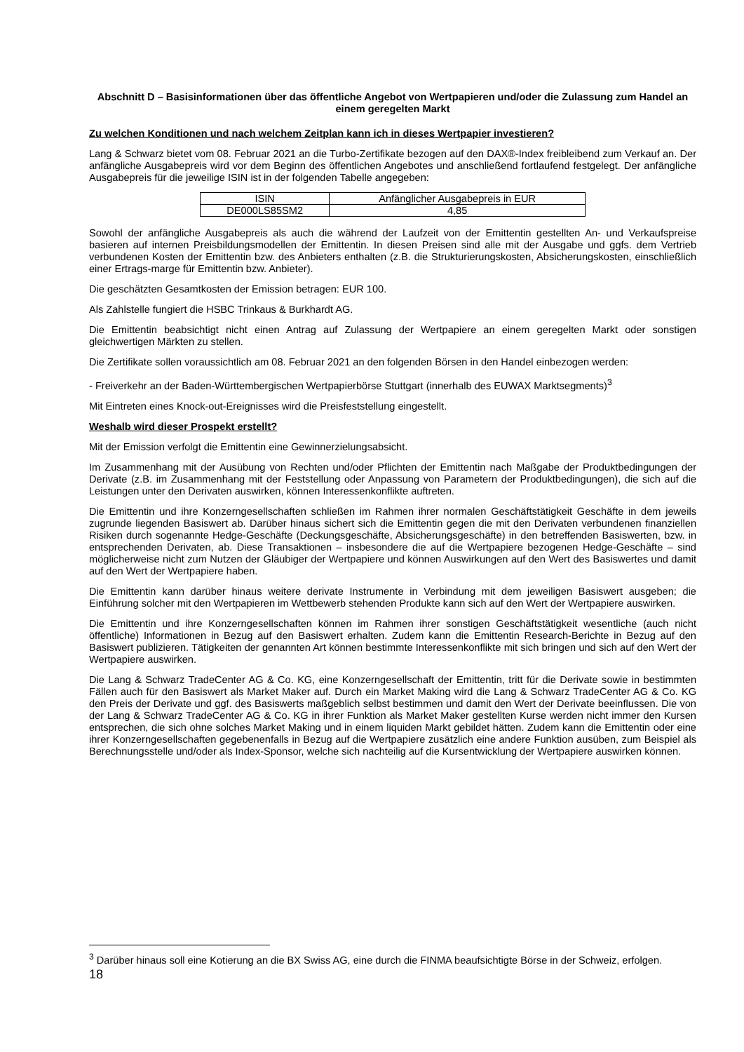Abschnitt D – Basisinformationen über das öffentliche Angebot von Wertpapieren und/oder die Zulassung zum Handel an einem geregelten Markt
Zu welchen Konditionen und nach welchem Zeitplan kann ich in dieses Wertpapier investieren?
Lang & Schwarz bietet vom 08. Februar 2021 an die Turbo-Zertifikate bezogen auf den DAX®-Index freibleibend zum Verkauf an. Der anfängliche Ausgabepreis wird vor dem Beginn des öffentlichen Angebotes und anschließend fortlaufend festgelegt. Der anfängliche Ausgabepreis für die jeweilige ISIN ist in der folgenden Tabelle angegeben:
| ISIN | Anfänglicher Ausgabepreis in EUR |
| DE000LS85SM2 | 4,85 |
Sowohl der anfängliche Ausgabepreis als auch die während der Laufzeit von der Emittentin gestellten An- und Verkaufspreise basieren auf internen Preisbildungsmodellen der Emittentin. In diesen Preisen sind alle mit der Ausgabe und ggfs. dem Vertrieb verbundenen Kosten der Emittentin bzw. des Anbieters enthalten (z.B. die Strukturierungskosten, Absicherungskosten, einschließlich einer Ertrags-marge für Emittentin bzw. Anbieter).
Die geschätzten Gesamtkosten der Emission betragen: EUR 100.
Als Zahlstelle fungiert die HSBC Trinkaus & Burkhardt AG.
Die Emittentin beabsichtigt nicht einen Antrag auf Zulassung der Wertpapiere an einem geregelten Markt oder sonstigen gleichwertigen Märkten zu stellen.
Die Zertifikate sollen voraussichtlich am 08. Februar 2021 an den folgenden Börsen in den Handel einbezogen werden:
- Freiverkehr an der Baden-Württembergischen Wertpapierbörse Stuttgart (innerhalb des EUWAX Marktsegments)<sup>3</sup>
Mit Eintreten eines Knock-out-Ereignisses wird die Preisfeststellung eingestellt.
Weshalb wird dieser Prospekt erstellt?
Mit der Emission verfolgt die Emittentin eine Gewinnerzielungsabsicht.
Im Zusammenhang mit der Ausübung von Rechten und/oder Pflichten der Emittentin nach Maßgabe der Produktbedingungen der Derivate (z.B. im Zusammenhang mit der Feststellung oder Anpassung von Parametern der Produktbedingungen), die sich auf die Leistungen unter den Derivaten auswirken, können Interessenkonflikte auftreten.
Die Emittentin und ihre Konzerngesellschaften schließen im Rahmen ihrer normalen Geschäftstätigkeit Geschäfte in dem jeweils zugrunde liegenden Basiswert ab. Darüber hinaus sichert sich die Emittentin gegen die mit den Derivaten verbundenen finanziellen Risiken durch sogenannte Hedge-Geschäfte (Deckungsgeschäfte, Absicherungsgeschäfte) in den betreffenden Basiswerten, bzw. in entsprechenden Derivaten, ab. Diese Transaktionen – insbesondere die auf die Wertpapiere bezogenen Hedge-Geschäfte – sind möglicherweise nicht zum Nutzen der Gläubiger der Wertpapiere und können Auswirkungen auf den Wert des Basiswertes und damit auf den Wert der Wertpapiere haben.
Die Emittentin kann darüber hinaus weitere derivate Instrumente in Verbindung mit dem jeweiligen Basiswert ausgeben; die Einführung solcher mit den Wertpapieren im Wettbewerb stehenden Produkte kann sich auf den Wert der Wertpapiere auswirken.
Die Emittentin und ihre Konzerngesellschaften können im Rahmen ihrer sonstigen Geschäftstätigkeit wesentliche (auch nicht öffentliche) Informationen in Bezug auf den Basiswert erhalten. Zudem kann die Emittentin Research-Berichte in Bezug auf den Basiswert publizieren. Tätigkeiten der genannten Art können bestimmte Interessenkonflikte mit sich bringen und sich auf den Wert der Wertpapiere auswirken.
Die Lang & Schwarz TradeCenter AG & Co. KG, eine Konzerngesellschaft der Emittentin, tritt für die Derivate sowie in bestimmten Fällen auch für den Basiswert als Market Maker auf. Durch ein Market Making wird die Lang & Schwarz TradeCenter AG & Co. KG den Preis der Derivate und ggf. des Basiswerts maßgeblich selbst bestimmen und damit den Wert der Derivate beeinflussen. Die von der Lang & Schwarz TradeCenter AG & Co. KG in ihrer Funktion als Market Maker gestellten Kurse werden nicht immer den Kursen entsprechen, die sich ohne solches Market Making und in einem liquiden Markt gebildet hätten. Zudem kann die Emittentin oder eine ihrer Konzerngesellschaften gegebenenfalls in Bezug auf die Wertpapiere zusätzlich eine andere Funktion ausüben, zum Beispiel als Berechnungsstelle und/oder als Index-Sponsor, welche sich nachteilig auf die Kursentwicklung der Wertpapiere auswirken können.
<sup>3</sup> Darüber hinaus soll eine Kotierung an die BX Swiss AG, eine durch die FINMA beaufsichtigte Börse in der Schweiz, erfolgen.
18